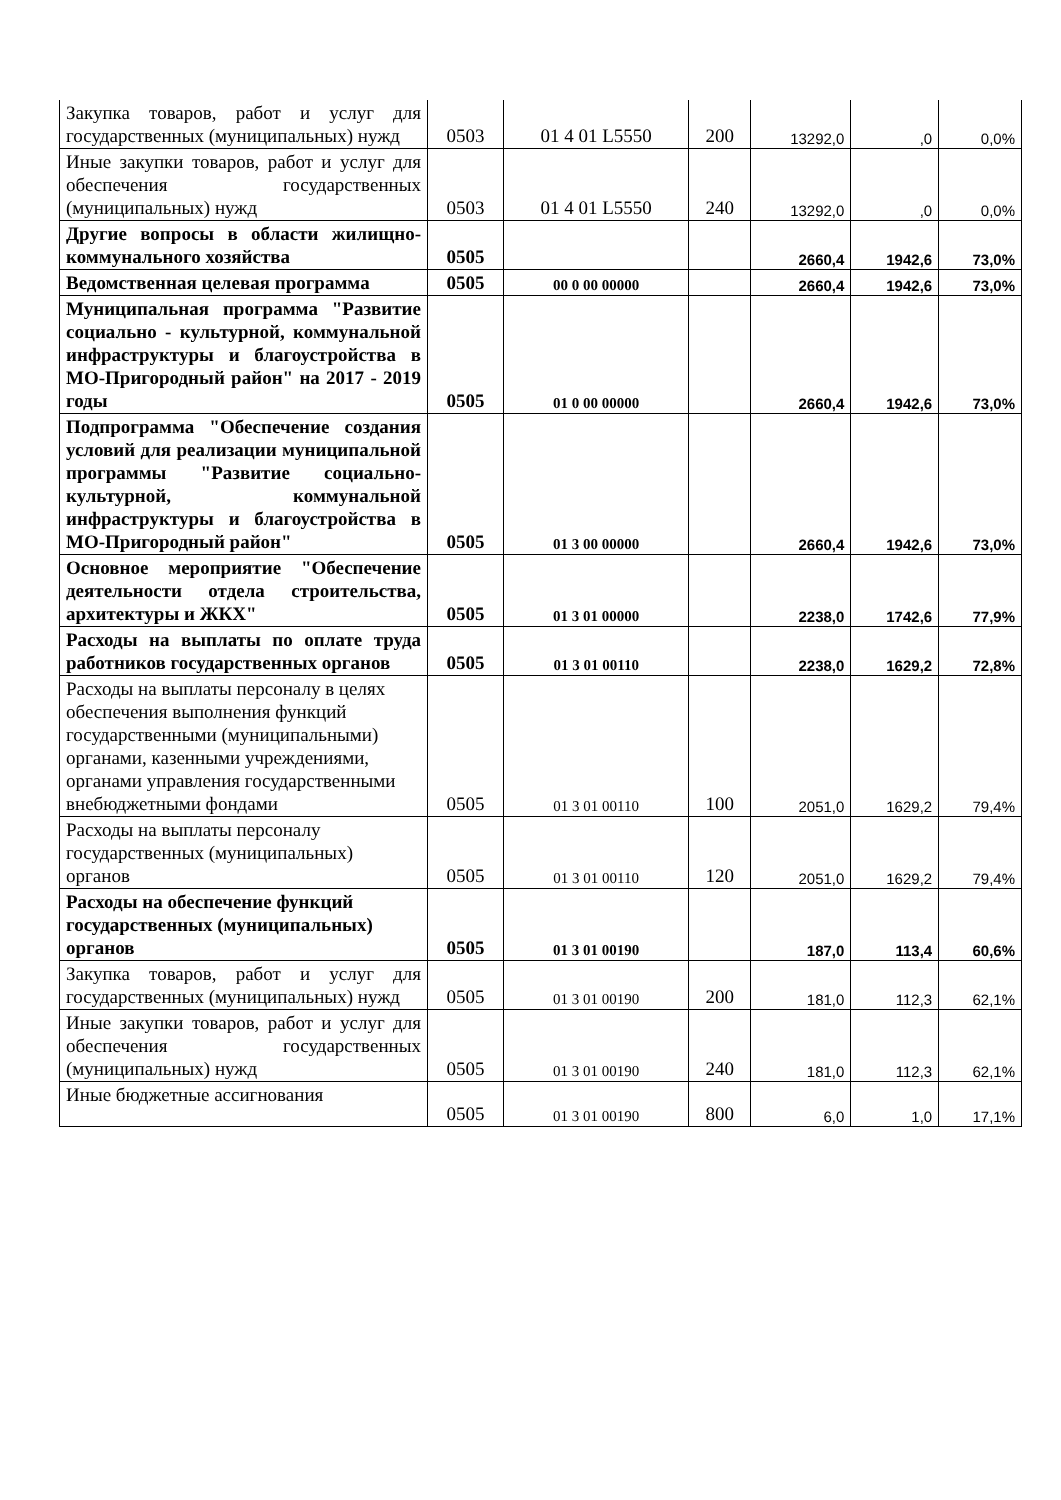| Закупка товаров, работ и услуг для государственных (муниципальных) нужд | 0503 | 01 4 01 L5550 | 200 | 13292,0 | ,0 | 0,0% |
| Иные закупки товаров, работ и услуг для обеспечения государственных (муниципальных) нужд | 0503 | 01 4 01 L5550 | 240 | 13292,0 | ,0 | 0,0% |
| Другие вопросы в области жилищно-коммунального хозяйства | 0505 | | | 2660,4 | 1942,6 | 73,0% |
| Ведомственная целевая программа | 0505 | 00 0 00 00000 | | 2660,4 | 1942,6 | 73,0% |
| Муниципальная программа "Развитие социально - культурной, коммунальной инфраструктуры и благоустройства в МО-Пригородный район" на 2017 - 2019 годы | 0505 | 01 0 00 00000 | | 2660,4 | 1942,6 | 73,0% |
| Подпрограмма "Обеспечение создания условий для реализации муниципальной программы "Развитие социально-культурной, коммунальной инфраструктуры и благоустройства в МО-Пригородный район" | 0505 | 01 3 00 00000 | | 2660,4 | 1942,6 | 73,0% |
| Основное мероприятие "Обеспечение деятельности отдела строительства, архитектуры и ЖКХ" | 0505 | 01 3 01 00000 | | 2238,0 | 1742,6 | 77,9% |
| Расходы на выплаты по оплате труда работников государственных органов | 0505 | 01 3 01 00110 | | 2238,0 | 1629,2 | 72,8% |
| Расходы на выплаты персоналу в целях обеспечения выполнения функций государственными (муниципальными) органами, казенными учреждениями, органами управления государственными внебюджетными фондами | 0505 | 01 3 01 00110 | 100 | 2051,0 | 1629,2 | 79,4% |
| Расходы на выплаты персоналу государственных (муниципальных) органов | 0505 | 01 3 01 00110 | 120 | 2051,0 | 1629,2 | 79,4% |
| Расходы на обеспечение функций государственных (муниципальных) органов | 0505 | 01 3 01 00190 | | 187,0 | 113,4 | 60,6% |
| Закупка товаров, работ и услуг для государственных (муниципальных) нужд | 0505 | 01 3 01 00190 | 200 | 181,0 | 112,3 | 62,1% |
| Иные закупки товаров, работ и услуг для обеспечения государственных (муниципальных) нужд | 0505 | 01 3 01 00190 | 240 | 181,0 | 112,3 | 62,1% |
| Иные бюджетные ассигнования | 0505 | 01 3 01 00190 | 800 | 6,0 | 1,0 | 17,1% |